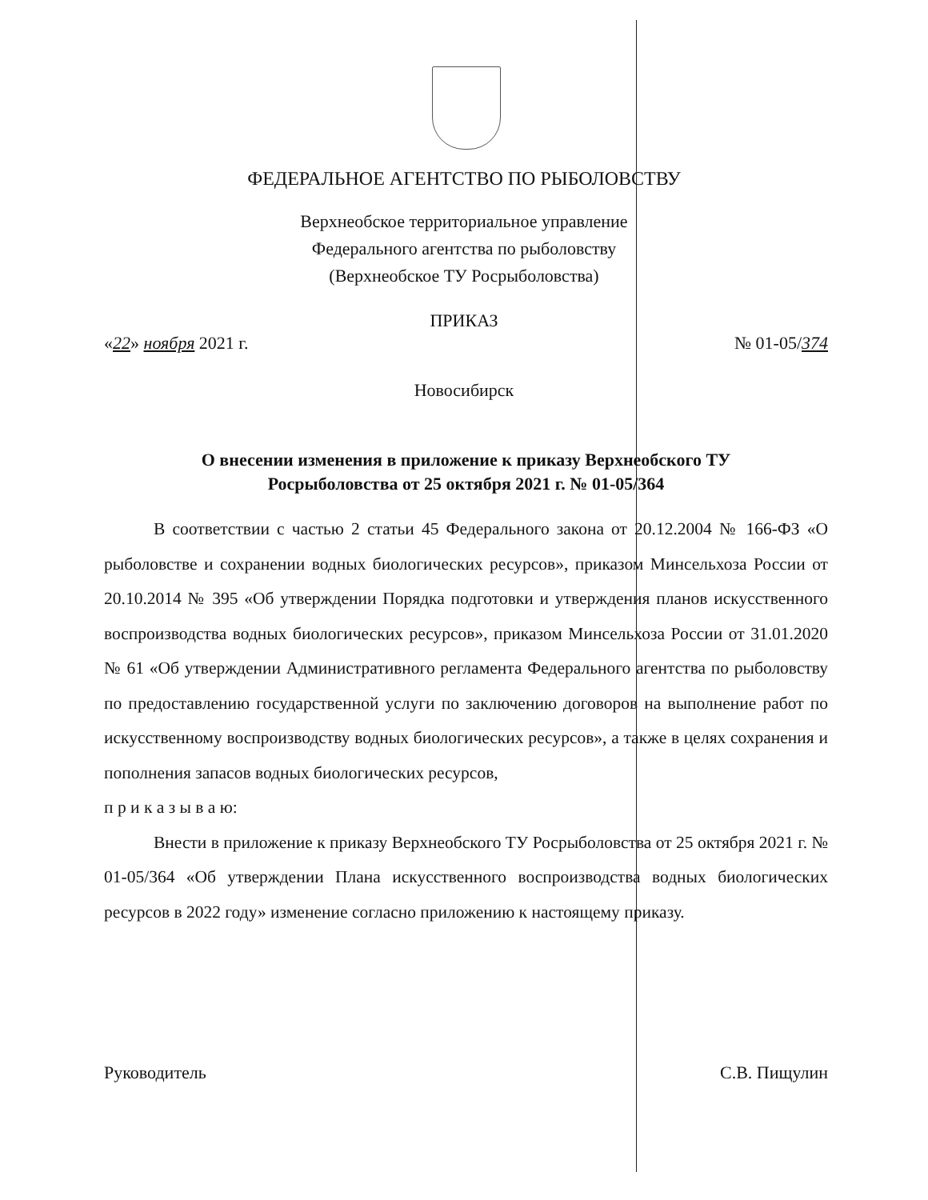ФЕДЕРАЛЬНОЕ АГЕНТСТВО ПО РЫБОЛОВСТВУ
Верхнеобское территориальное управление
Федерального агентства по рыболовству
(Верхнеобское ТУ Росрыболовства)
ПРИКАЗ
«22» ноября 2021 г. № 01-05/374
Новосибирск
О внесении изменения в приложение к приказу Верхнеобского ТУ
Росрыболовства от 25 октября 2021 г. № 01-05/364
В соответствии с частью 2 статьи 45 Федерального закона от 20.12.2004 № 166-ФЗ «О рыболовстве и сохранении водных биологических ресурсов», приказом Минсельхоза России от 20.10.2014 № 395 «Об утверждении Порядка подготовки и утверждения планов искусственного воспроизводства водных биологических ресурсов», приказом Минсельхоза России от 31.01.2020 № 61 «Об утверждении Административного регламента Федерального агентства по рыболовству по предоставлению государственной услуги по заключению договоров на выполнение работ по искусственному воспроизводству водных биологических ресурсов», а также в целях сохранения и пополнения запасов водных биологических ресурсов,
п р и к а з ы в а ю:
Внести в приложение к приказу Верхнеобского ТУ Росрыболовства от 25 октября 2021 г. № 01-05/364 «Об утверждении Плана искусственного воспроизводства водных биологических ресурсов в 2022 году» изменение согласно приложению к настоящему приказу.
Руководитель С.В. Пищулин